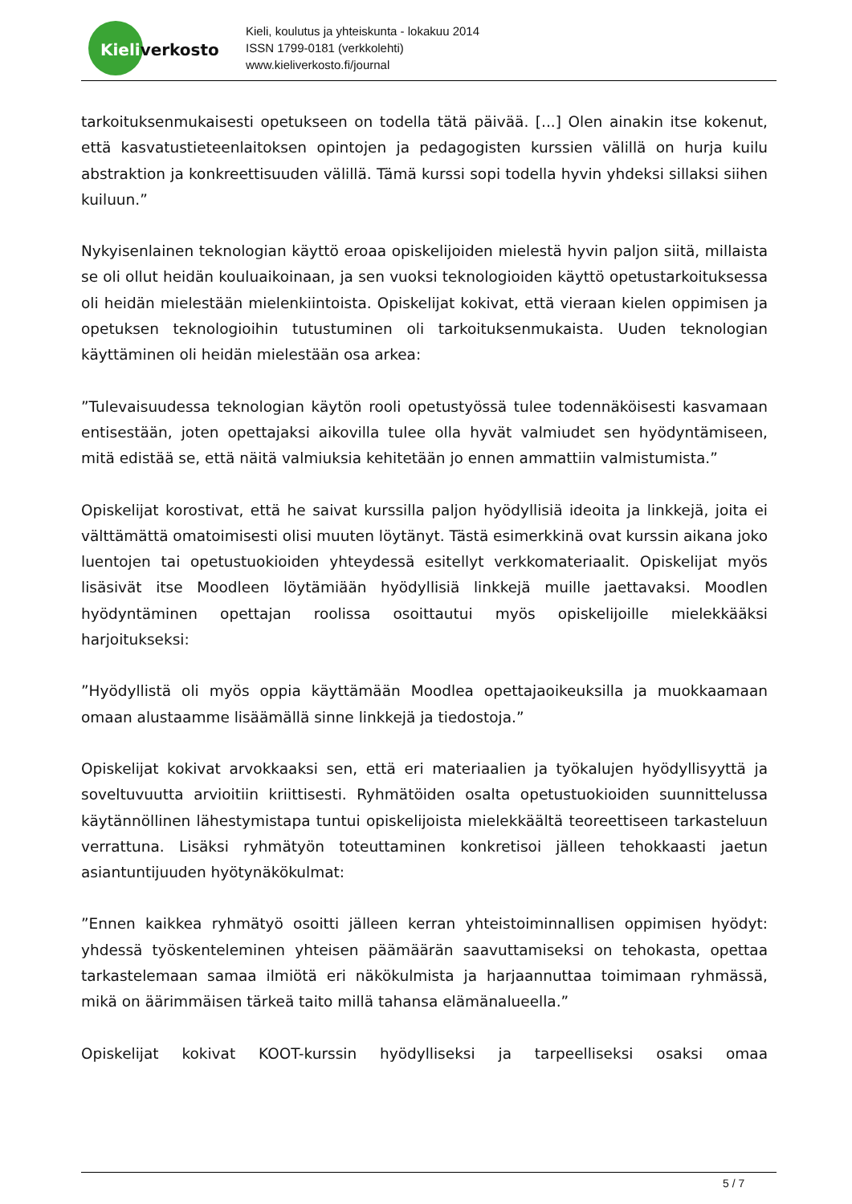Kieli, koulutus ja yhteiskunta - lokakuu 2014
ISSN 1799-0181 (verkkolehti)
www.kieliverkosto.fi/journal
Kieliverkosto
tarkoituksenmukaisesti opetukseen on todella tätä päivää. [...] Olen ainakin itse kokenut, että kasvatustieteenlaitoksen opintojen ja pedagogisten kurssien välillä on hurja kuilu abstraktion ja konkreettisuuden välillä. Tämä kurssi sopi todella hyvin yhdeksi sillaksi siihen kuiluun.”
Nykyisenlainen teknologian käyttö eroaa opiskelijoiden mielestä hyvin paljon siitä, millaista se oli ollut heidän kouluaikoinaan, ja sen vuoksi teknologioiden käyttö opetustarkoituksessa oli heidän mielestään mielenkiintoista. Opiskelijat kokivat, että vieraan kielen oppimisen ja opetuksen teknologioihin tutustuminen oli tarkoituksenmukaista. Uuden teknologian käyttäminen oli heidän mielestään osa arkea:
”Tulevaisuudessa teknologian käytön rooli opetustyössä tulee todennäköisesti kasvamaan entisestään, joten opettajaksi aikovilla tulee olla hyvät valmiudet sen hyödyntämiseen, mitä edistää se, että näitä valmiuksia kehitetään jo ennen ammattiin valmistumista.”
Opiskelijat korostivat, että he saivat kurssilla paljon hyödyllisiä ideoita ja linkkejä, joita ei välttämättä omatoimisesti olisi muuten löytänyt. Tästä esimerkkinä ovat kurssin aikana joko luentojen tai opetustuokioiden yhteydessä esitellyt verkkomateriaalit. Opiskelijat myös lisäsivät itse Moodleen löytämiään hyödyllisiä linkkejä muille jaettavaksi. Moodlen hyödyntäminen opettajan roolissa osoittautui myös opiskelijoille mielekkääksi harjoitukseksi:
”Hyödyllistä oli myös oppia käyttämään Moodlea opettajaoikeuksilla ja muokkaamaan omaan alustaamme lisäämällä sinne linkkejä ja tiedostoja.”
Opiskelijat kokivat arvokkaaksi sen, että eri materiaalien ja työkalujen hyödyllisyyttä ja soveltuvuutta arvioitiin kriittisesti. Ryhmätöiden osalta opetustuokioiden suunnittelussa käytännöllinen lähestymistapa tuntui opiskelijoista mielekkäältä teoreettiseen tarkasteluun verrattuna. Lisäksi ryhmätyön toteuttaminen konkretisoi jälleen tehokkaasti jaetun asiantuntijuuden hyötynäkökulmat:
”Ennen kaikkea ryhmätyö osoitti jälleen kerran yhteistoiminnallisen oppimisen hyödyt: yhdessä työskenteleminen yhteisen päämäärän saavuttamiseksi on tehokasta, opettaa tarkastelemaan samaa ilmiötä eri näkökulmista ja harjaannuttaa toimimaan ryhmässä, mikä on äärimmäisen tärkeä taito millä tahansa elämänalueella.”
Opiskelijat kokivat KOOT-kurssin hyödylliseksi ja tarpeelliseksi osaksi omaa
5 / 7